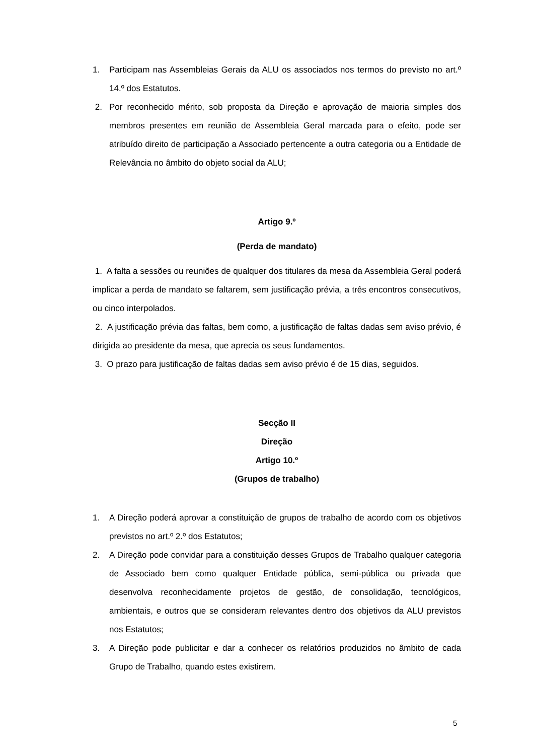1. Participam nas Assembleias Gerais da ALU os associados nos termos do previsto no art.º 14.º dos Estatutos.
2. Por reconhecido mérito, sob proposta da Direção e aprovação de maioria simples dos membros presentes em reunião de Assembleia Geral marcada para o efeito, pode ser atribuído direito de participação a Associado pertencente a outra categoria ou a Entidade de Relevância no âmbito do objeto social da ALU;
Artigo 9.º
(Perda de mandato)
1. A falta a sessões ou reuniões de qualquer dos titulares da mesa da Assembleia Geral poderá implicar a perda de mandato se faltarem, sem justificação prévia, a três encontros consecutivos, ou cinco interpolados.
2. A justificação prévia das faltas, bem como, a justificação de faltas dadas sem aviso prévio, é dirigida ao presidente da mesa, que aprecia os seus fundamentos.
3. O prazo para justificação de faltas dadas sem aviso prévio é de 15 dias, seguidos.
Secção II
Direção
Artigo 10.º
(Grupos de trabalho)
1. A Direção poderá aprovar a constituição de grupos de trabalho de acordo com os objetivos previstos no art.º 2.º dos Estatutos;
2. A Direção pode convidar para a constituição desses Grupos de Trabalho qualquer categoria de Associado bem como qualquer Entidade pública, semi-pública ou privada que desenvolva reconhecidamente projetos de gestão, de consolidação, tecnológicos, ambientais, e outros que se consideram relevantes dentro dos objetivos da ALU previstos nos Estatutos;
3. A Direção pode publicitar e dar a conhecer os relatórios produzidos no âmbito de cada Grupo de Trabalho, quando estes existirem.
5